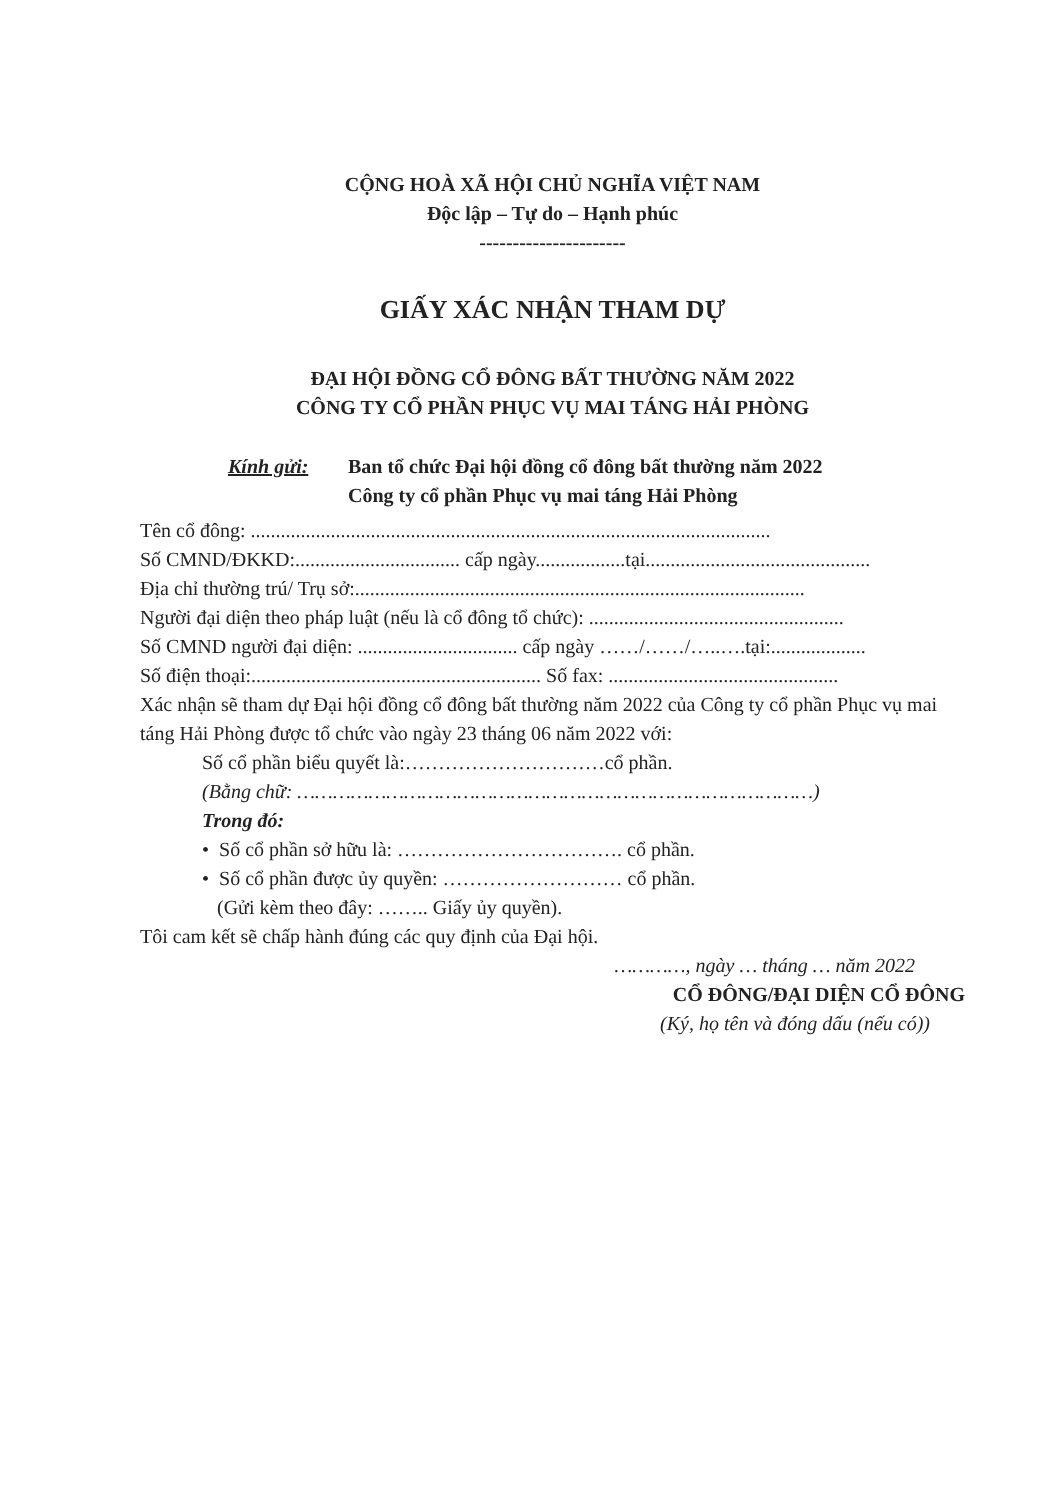CỘNG HOÀ XÃ HỘI CHỦ NGHĨA VIỆT NAM
Độc lập – Tự do – Hạnh phúc
----------------------
GIẤY XÁC NHẬN THAM DỰ
ĐẠI HỘI ĐỒNG CỔ ĐÔNG BẤT THƯỜNG NĂM 2022
CÔNG TY CỔ PHẦN PHỤC VỤ MAI TÁNG HẢI PHÒNG
Kính gửi: Ban tổ chức Đại hội đồng cổ đông bất thường năm 2022
Công ty cổ phần Phục vụ mai táng Hải Phòng
Tên cổ đông: ........................................................................................................
Số CMND/ĐKKD:................................. cấp ngày..................tại.............................................
Địa chỉ thường trú/ Trụ sở:..........................................................................................
Người đại diện theo pháp luật (nếu là cổ đông tổ chức): ...................................................
Số CMND người đại diện: ................................ cấp ngày ……/……/…..….tại:...................
Số điện thoại:.......................................................... Số fax: ..............................................
Xác nhận sẽ tham dự Đại hội đồng cổ đông bất thường năm 2022 của Công ty cổ phần Phục vụ mai táng Hải Phòng được tổ chức vào ngày 23 tháng 06 năm 2022 với:
Số cổ phần biểu quyết là:…………………………cổ phần.
(Bằng chữ: ……………………………………………………………………………)
Trong đó:
• Số cổ phần sở hữu là: ……………………………. cổ phần.
• Số cổ phần được ủy quyền: ……………………… cổ phần.
(Gửi kèm theo đây: …….. Giấy ủy quyền).
Tôi cam kết sẽ chấp hành đúng các quy định của Đại hội.
…………, ngày … tháng … năm 2022
CỔ ĐÔNG/ĐẠI DIỆN CỔ ĐÔNG
(Ký, họ tên và đóng dấu (nếu có))